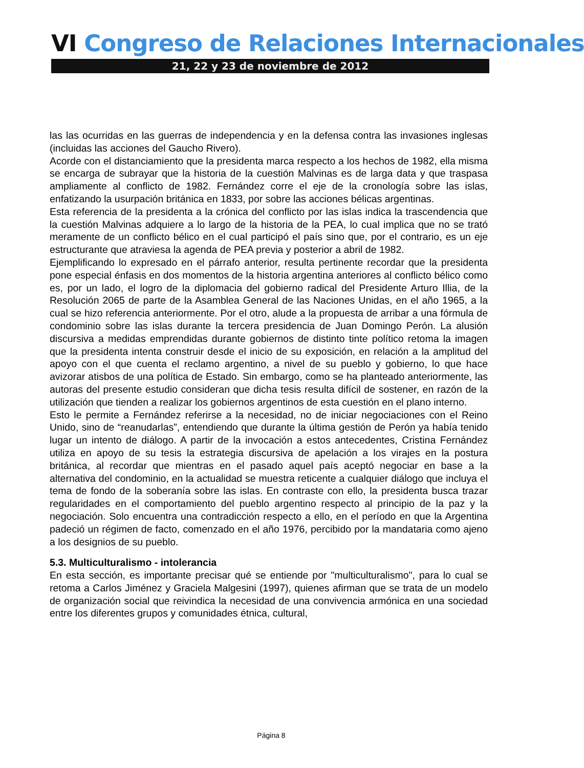VI Congreso de Relaciones Internacionales
21, 22 y 23 de noviembre de 2012
las las ocurridas en las guerras de independencia y en la defensa contra las invasiones inglesas (incluidas las acciones del Gaucho Rivero).
Acorde con el distanciamiento que la presidenta marca respecto a los hechos de 1982, ella misma se encarga de subrayar que la historia de la cuestión Malvinas es de larga data y que traspasa ampliamente al conflicto de 1982. Fernández corre el eje de la cronología sobre las islas, enfatizando la usurpación británica en 1833, por sobre las acciones bélicas argentinas.
Esta referencia de la presidenta a la crónica del conflicto por las islas indica la trascendencia que la cuestión Malvinas adquiere a lo largo de la historia de la PEA, lo cual implica que no se trató meramente de un conflicto bélico en el cual participó el país sino que, por el contrario, es un eje estructurante que atraviesa la agenda de PEA previa y posterior a abril de 1982.
Ejemplificando lo expresado en el párrafo anterior, resulta pertinente recordar que la presidenta pone especial énfasis en dos momentos de la historia argentina anteriores al conflicto bélico como es, por un lado, el logro de la diplomacia del gobierno radical del Presidente Arturo Illia, de la Resolución 2065 de parte de la Asamblea General de las Naciones Unidas, en el año 1965, a la cual se hizo referencia anteriormente. Por el otro, alude a la propuesta de arribar a una fórmula de condominio sobre las islas durante la tercera presidencia de Juan Domingo Perón. La alusión discursiva a medidas emprendidas durante gobiernos de distinto tinte político retoma la imagen que la presidenta intenta construir desde el inicio de su exposición, en relación a la amplitud del apoyo con el que cuenta el reclamo argentino, a nivel de su pueblo y gobierno, lo que hace avizorar atisbos de una política de Estado. Sin embargo, como se ha planteado anteriormente, las autoras del presente estudio consideran que dicha tesis resulta difícil de sostener, en razón de la utilización que tienden a realizar los gobiernos argentinos de esta cuestión en el plano interno.
Esto le permite a Fernández referirse a la necesidad, no de iniciar negociaciones con el Reino Unido, sino de “reanudarlas”, entendiendo que durante la última gestión de Perón ya había tenido lugar un intento de diálogo. A partir de la invocación a estos antecedentes, Cristina Fernández utiliza en apoyo de su tesis la estrategia discursiva de apelación a los virajes en la postura británica, al recordar que mientras en el pasado aquel país aceptó negociar en base a la alternativa del condominio, en la actualidad se muestra reticente a cualquier diálogo que incluya el tema de fondo de la soberanía sobre las islas. En contraste con ello, la presidenta busca trazar regularidades en el comportamiento del pueblo argentino respecto al principio de la paz y la negociación. Solo encuentra una contradicción respecto a ello, en el período en que la Argentina padeció un régimen de facto, comenzado en el año 1976, percibido por la mandataria como ajeno a los designios de su pueblo.
5.3. Multiculturalismo - intolerancia
En esta sección, es importante precisar qué se entiende por "multiculturalismo", para lo cual se retoma a Carlos Jiménez y Graciela Malgesini (1997), quienes afirman que se trata de un modelo de organización social que reivindica la necesidad de una convivencia armónica en una sociedad entre los diferentes grupos y comunidades étnica, cultural,
Página 8